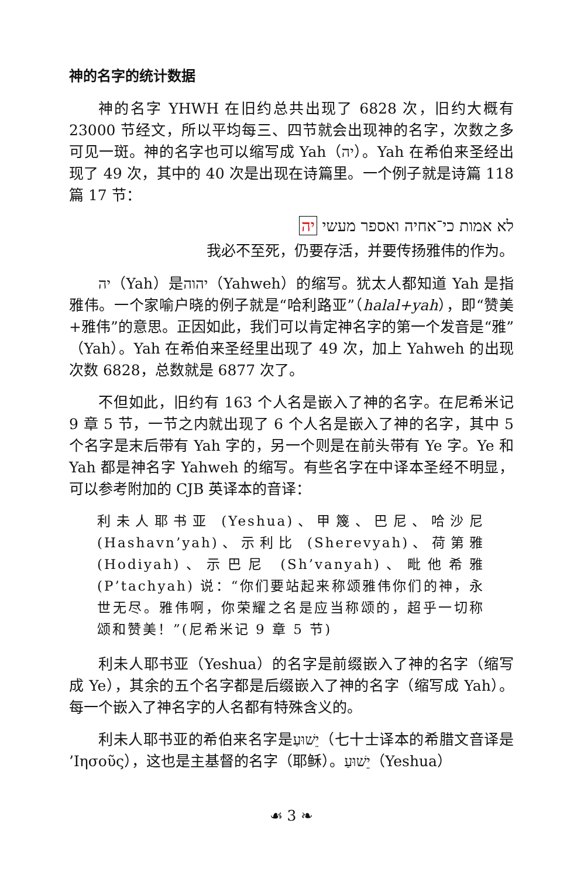神的名字的统计数据
神的名字 YHWH 在旧约总共出现了 6828 次，旧约大概有 23000 节经文，所以平均每三、四节就会出现神的名字，次数之多可见一斑。神的名字也可以缩写成 Yah（יה）。Yah 在希伯来圣经出现了 49 次，其中的 40 次是出现在诗篇里。一个例子就是诗篇 118 篇 17 节：
לא אמות כי־אחיה ואספר מעשי יה
我必不至死，仍要存活，并要传扬雅伟的作为。
יה（Yah）是יהוה（Yahweh）的缩写。犹太人都知道 Yah 是指雅伟。一个家喻户晓的例子就是“哈利路亚”（halal+yah），即“赞美+雅伟”的意思。正因如此，我们可以肯定神名字的第一个发音是“雅”（Yah）。Yah 在希伯来圣经里出现了 49 次，加上 Yahweh 的出现次数 6828，总数就是 6877 次了。
不但如此，旧约有 163 个人名是嵌入了神的名字。在尼希米记 9 章 5 节，一节之内就出现了 6 个人名是嵌入了神的名字，其中 5 个名字是末后带有 Yah 字的，另一个则是在前头带有 Ye 字。Ye 和 Yah 都是神名字 Yahweh 的缩写。有些名字在中译本圣经不明显，可以参考附加的 CJB 英译本的音译：
利未人耶书亚 (Yeshua)、甲篾、巴尼、哈沙尼 (Hashavn’yah)、示利比 (Sherevyah)、荷第雅 (Hodiyah)、示巴尼 (Sh’vanyah)、毗他希雅 (P’tachyah) 说：“你们要站起来称颂雅伟你们的神，永世无尽。雅伟啊，你荣耀之名是应当称颂的，超乎一切称颂和赞美！”(尼希米记 9 章 5 节)
利未人耶书亚（Yeshua）的名字是前缀嵌入了神的名字（缩写成 Ye），其余的五个名字都是后缀嵌入了神的名字（缩写成 Yah）。每一个嵌入了神名字的人名都有特殊含义的。
利未人耶书亚的希伯来名字是יֵשׁוּעַ（七十士译本的希腊文音译是 ’Ιησοῦς），这也是主基督的名字（耶稣）。יֵשׁוּעַ（Yeshua）
☙ 3 ❧